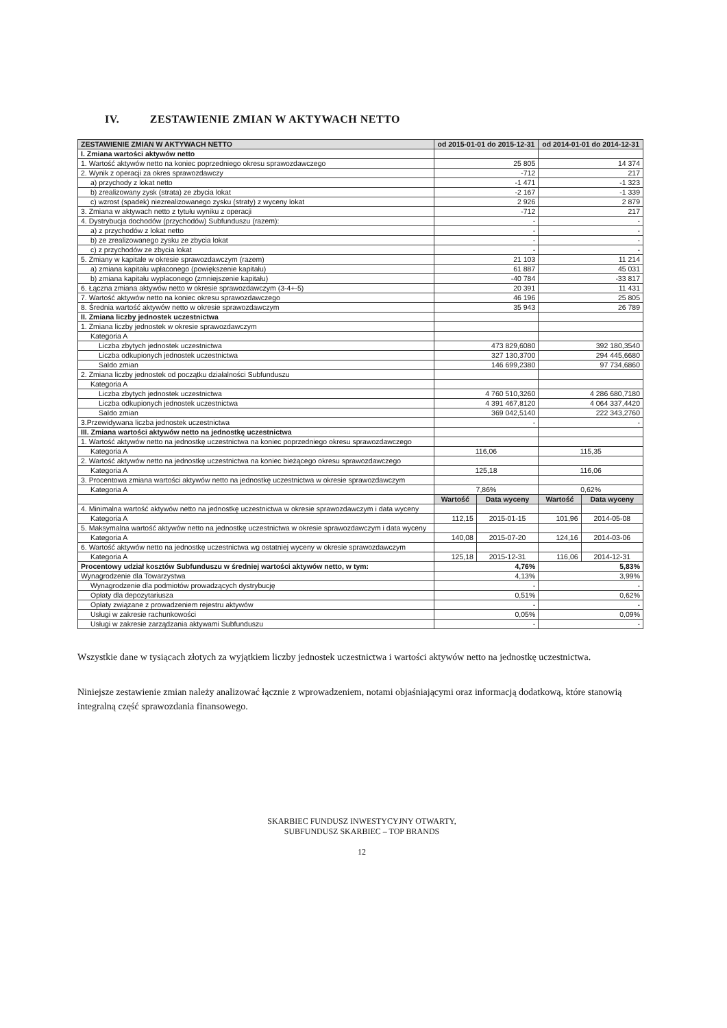IV. ZESTAWIENIE ZMIAN W AKTYWACH NETTO
| ZESTAWIENIE ZMIAN W AKTYWACH NETTO | od 2015-01-01 do 2015-12-31 | | od 2014-01-01 do 2014-12-31 | |
| --- | --- | --- | --- | --- |
| I. Zmiana wartości aktywów netto | | | | |
| 1. Wartość aktywów netto na koniec poprzedniego okresu sprawozdawczego | 25 805 | | 14 374 | |
| 2. Wynik z operacji za okres sprawozdawczy | -712 | | 217 | |
| a) przychody z lokat netto | -1 471 | | -1 323 | |
| b) zrealizowany zysk (strata) ze zbycia lokat | -2 167 | | -1 339 | |
| c) wzrost (spadek) niezrealizowanego zysku (straty) z wyceny lokat | 2 926 | | 2 879 | |
| 3. Zmiana w aktywach netto z tytułu wyniku z operacji | -712 | | 217 | |
| 4. Dystrybucja dochodów (przychodów) Subfunduszu (razem): | - | | - | |
| a) z przychodów z lokat netto | - | | - | |
| b) ze zrealizowanego zysku ze zbycia lokat | - | | - | |
| c) z przychodów ze zbycia lokat | - | | - | |
| 5. Zmiany w kapitale w okresie sprawozdawczym (razem) | 21 103 | | 11 214 | |
| a) zmiana kapitału wpłaconego (powiększenie kapitału) | 61 887 | | 45 031 | |
| b) zmiana kapitału wypłaconego (zmniejszenie kapitału) | -40 784 | | -33 817 | |
| 6. Łączna zmiana aktywów netto w okresie sprawozdawczym (3-4+-5) | 20 391 | | 11 431 | |
| 7. Wartość aktywów netto na koniec okresu sprawozdawczego | 46 196 | | 25 805 | |
| 8. Średnia wartość aktywów netto w okresie sprawozdawczym | 35 943 | | 26 789 | |
| II. Zmiana liczby jednostek uczestnictwa | | | | |
| 1. Zmiana liczby jednostek w okresie sprawozdawczym | | | | |
| Kategoria A | | | | |
| Liczba zbytych jednostek uczestnictwa | 473 829,6080 | | 392 180,3540 | |
| Liczba odkupionych jednostek uczestnictwa | 327 130,3700 | | 294 445,6680 | |
| Saldo zmian | 146 699,2380 | | 97 734,6860 | |
| 2. Zmiana liczby jednostek od początku działalności Subfunduszu | | | | |
| Kategoria A | | | | |
| Liczba zbytych jednostek uczestnictwa | 4 760 510,3260 | | 4 286 680,7180 | |
| Liczba odkupionych jednostek uczestnictwa | 4 391 467,8120 | | 4 064 337,4420 | |
| Saldo zmian | 369 042,5140 | | 222 343,2760 | |
| 3.Przewidywana liczba jednostek uczestnictwa | - | | - | |
| III. Zmiana wartości aktywów netto na jednostkę uczestnictwa | | | | |
| 1. Wartość aktywów netto na jednostkę uczestnictwa na koniec poprzedniego okresu sprawozdawczego | | | | |
| Kategoria A | 116,06 | | 115,35 | |
| 2. Wartość aktywów netto na jednostkę uczestnictwa na koniec bieżącego okresu sprawozdawczego | | | | |
| Kategoria A | 125,18 | | 116,06 | |
| 3. Procentowa zmiana wartości aktywów netto na jednostkę uczestnictwa w okresie sprawozdawczym | | | | |
| Kategoria A | 7,86% | | 0,62% | |
| | Wartość | Data wyceny | Wartość | Data wyceny |
| 4. Minimalna wartość aktywów netto na jednostkę uczestnictwa w okresie sprawozdawczym i data wyceny | | | | |
| Kategoria A | 112,15 | 2015-01-15 | 101,96 | 2014-05-08 |
| 5. Maksymalna wartość aktywów netto na jednostkę uczestnictwa w okresie sprawozdawczym i data wyceny | | | | |
| Kategoria A | 140,08 | 2015-07-20 | 124,16 | 2014-03-06 |
| 6. Wartość aktywów netto na jednostkę uczestnictwa wg ostatniej wyceny w okresie sprawozdawczym | | | | |
| Kategoria A | 125,18 | 2015-12-31 | 116,06 | 2014-12-31 |
| Procentowy udział kosztów Subfunduszu w średniej wartości aktywów netto, w tym: | 4,76% | | 5,83% | |
| Wynagrodzenie dla Towarzystwa | 4,13% | | 3,99% | |
| Wynagrodzenie dla podmiotów prowadzących dystrybucję | - | | - | |
| Opłaty dla depozytariusza | 0,51% | | 0,62% | |
| Opłaty związane z prowadzeniem rejestru aktywów | - | | - | |
| Usługi w zakresie rachunkowości | 0,05% | | 0,09% | |
| Usługi w zakresie zarządzania aktywami Subfunduszu | - | | - | |
Wszystkie dane w tysiącach złotych za wyjątkiem liczby jednostek uczestnictwa i wartości aktywów netto na jednostkę uczestnictwa.
Niniejsze zestawienie zmian należy analizować łącznie z wprowadzeniem, notami objaśniającymi oraz informacją dodatkową, które stanowią integralną część sprawozdania finansowego.
SKARBIEC FUNDUSZ INWESTYCYJNY OTWARTY,
SUBFUNDUSZ SKARBIEC – TOP BRANDS
12